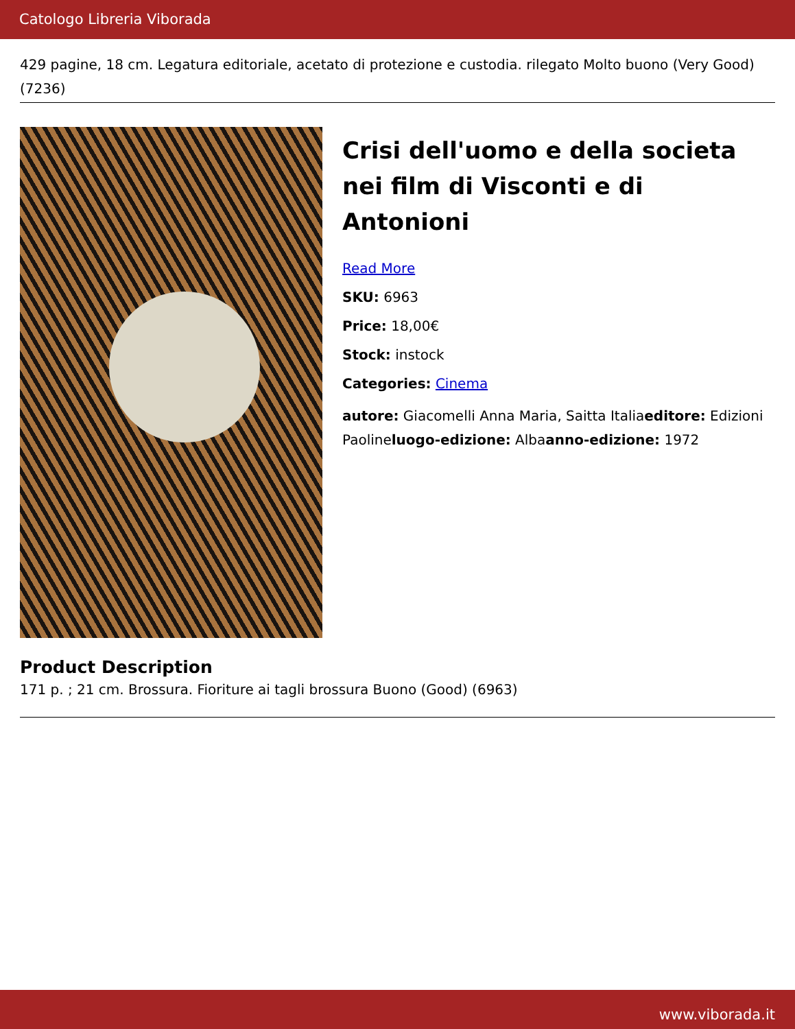Catologo Libreria Viborada
429 pagine, 18 cm. Legatura editoriale, acetato di protezione e custodia. rilegato Molto buono (Very Good) (7236)
Crisi dell'uomo e della societa nei film di Visconti e di Antonioni
Read More
SKU: 6963
Price: 18,00€
Stock: instock
Categories: Cinema
autore: Giacomelli Anna Maria, Saitta Italiaeditore: Edizioni Paolineluogo-edizione: Albaanno-edizione: 1972
Product Description
171 p. ; 21 cm. Brossura. Fioriture ai tagli brossura Buono (Good) (6963)
www.viborada.it